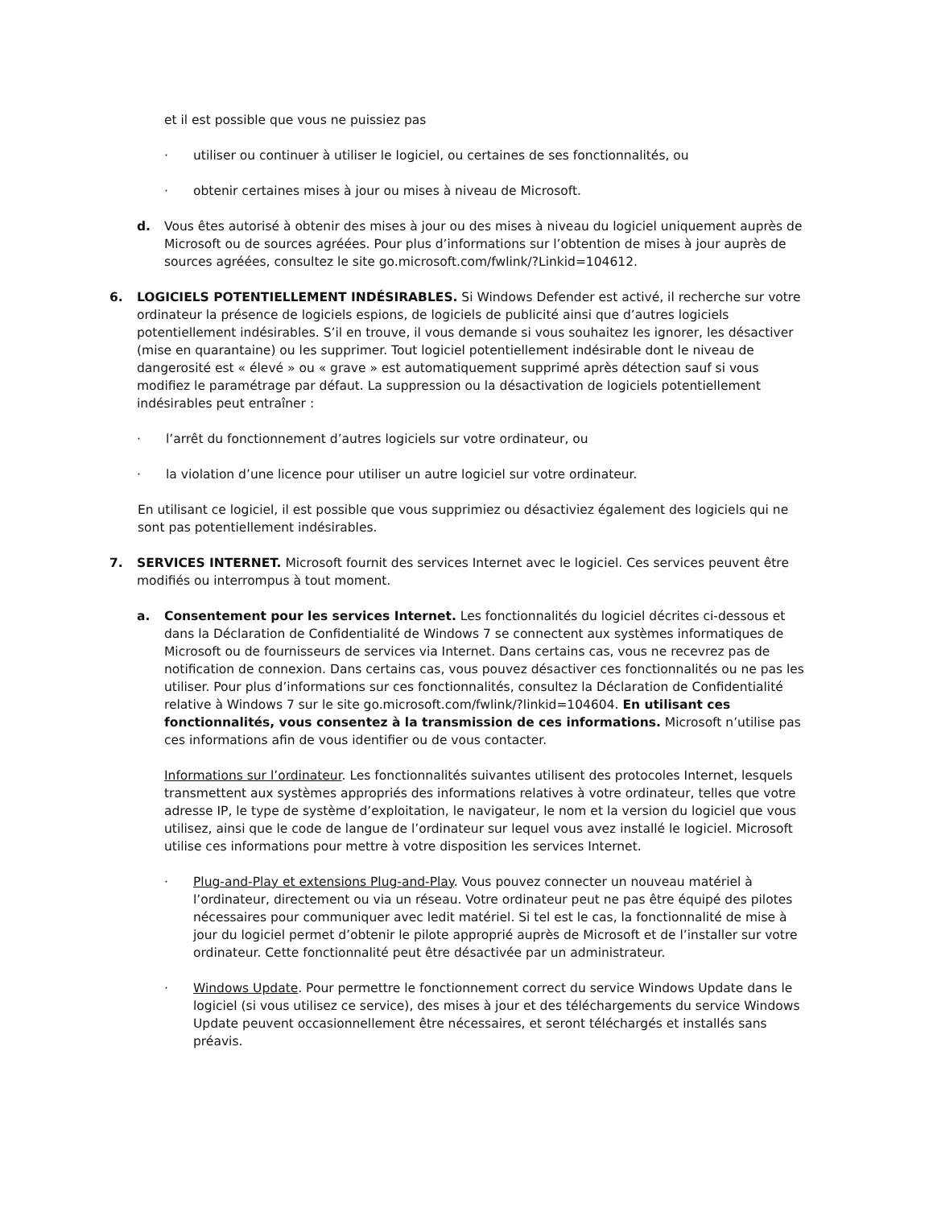et il est possible que vous ne puissiez pas
· utiliser ou continuer à utiliser le logiciel, ou certaines de ses fonctionnalités, ou
· obtenir certaines mises à jour ou mises à niveau de Microsoft.
d. Vous êtes autorisé à obtenir des mises à jour ou des mises à niveau du logiciel uniquement auprès de Microsoft ou de sources agréées. Pour plus d’informations sur l’obtention de mises à jour auprès de sources agréées, consultez le site go.microsoft.com/fwlink/?Linkid=104612.
6. LOGICIELS POTENTIELLEMENT INDÉSIRABLES. Si Windows Defender est activé, il recherche sur votre ordinateur la présence de logiciels espions, de logiciels de publicité ainsi que d’autres logiciels potentiellement indésirables. S’il en trouve, il vous demande si vous souhaitez les ignorer, les désactiver (mise en quarantaine) ou les supprimer. Tout logiciel potentiellement indésirable dont le niveau de dangerosité est « élevé » ou « grave » est automatiquement supprimé après détection sauf si vous modifiez le paramétrage par défaut. La suppression ou la désactivation de logiciels potentiellement indésirables peut entraîner :
· l’arrêt du fonctionnement d’autres logiciels sur votre ordinateur, ou
· la violation d’une licence pour utiliser un autre logiciel sur votre ordinateur.
En utilisant ce logiciel, il est possible que vous supprimiez ou désactiviez également des logiciels qui ne sont pas potentiellement indésirables.
7. SERVICES INTERNET. Microsoft fournit des services Internet avec le logiciel. Ces services peuvent être modifiés ou interrompus à tout moment.
a. Consentement pour les services Internet. Les fonctionnalités du logiciel décrites ci-dessous et dans la Déclaration de Confidentialité de Windows 7 se connectent aux systèmes informatiques de Microsoft ou de fournisseurs de services via Internet. Dans certains cas, vous ne recevrez pas de notification de connexion. Dans certains cas, vous pouvez désactiver ces fonctionnalités ou ne pas les utiliser. Pour plus d’informations sur ces fonctionnalités, consultez la Déclaration de Confidentialité relative à Windows 7 sur le site go.microsoft.com/fwlink/?linkid=104604. En utilisant ces fonctionnalités, vous consentez à la transmission de ces informations. Microsoft n’utilise pas ces informations afin de vous identifier ou de vous contacter.
Informations sur l’ordinateur. Les fonctionnalités suivantes utilisent des protocoles Internet, lesquels transmettent aux systèmes appropriés des informations relatives à votre ordinateur, telles que votre adresse IP, le type de système d’exploitation, le navigateur, le nom et la version du logiciel que vous utilisez, ainsi que le code de langue de l’ordinateur sur lequel vous avez installé le logiciel. Microsoft utilise ces informations pour mettre à votre disposition les services Internet.
· Plug-and-Play et extensions Plug-and-Play. Vous pouvez connecter un nouveau matériel à l’ordinateur, directement ou via un réseau. Votre ordinateur peut ne pas être équipé des pilotes nécessaires pour communiquer avec ledit matériel. Si tel est le cas, la fonctionnalité de mise à jour du logiciel permet d’obtenir le pilote approprié auprès de Microsoft et de l’installer sur votre ordinateur. Cette fonctionnalité peut être désactivée par un administrateur.
· Windows Update. Pour permettre le fonctionnement correct du service Windows Update dans le logiciel (si vous utilisez ce service), des mises à jour et des téléchargements du service Windows Update peuvent occasionnellement être nécessaires, et seront téléchargés et installés sans préavis.